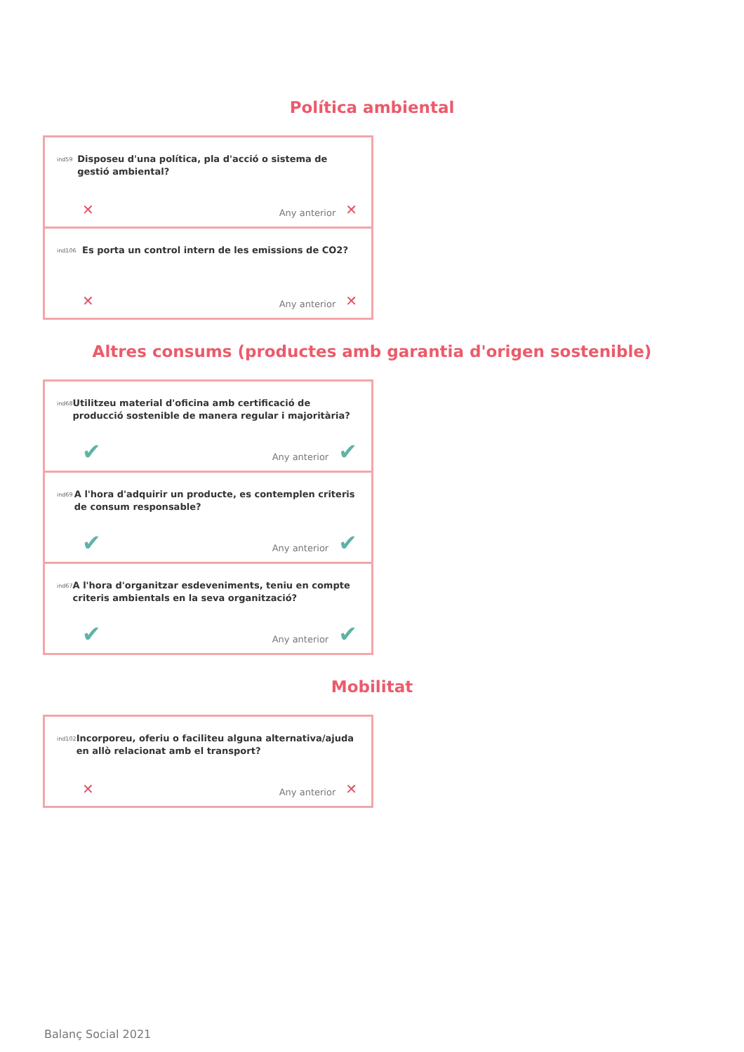Política ambiental
ind59
Disposeu d'una política, pla d'acció o sistema de gestió ambiental?
✕ Any anterior ✕
ind106
Es porta un control intern de les emissions de CO2?
✕ Any anterior ✕
Altres consums (productes amb garantia d'origen sostenible)
ind68
Utilitzeu material d'oficina amb certificació de producció sostenible de manera regular i majoritària?
✔ Any anterior ✔
ind69
A l'hora d'adquirir un producte, es contemplen criteris de consum responsable?
✔ Any anterior ✔
ind67
A l'hora d'organitzar esdeveniments, teniu en compte criteris ambientals en la seva organització?
✔ Any anterior ✔
Mobilitat
ind102
Incorporeu, oferiu o faciliteu alguna alternativa/ajuda en allò relacionat amb el transport?
✕ Any anterior ✕
Balanç Social 2021